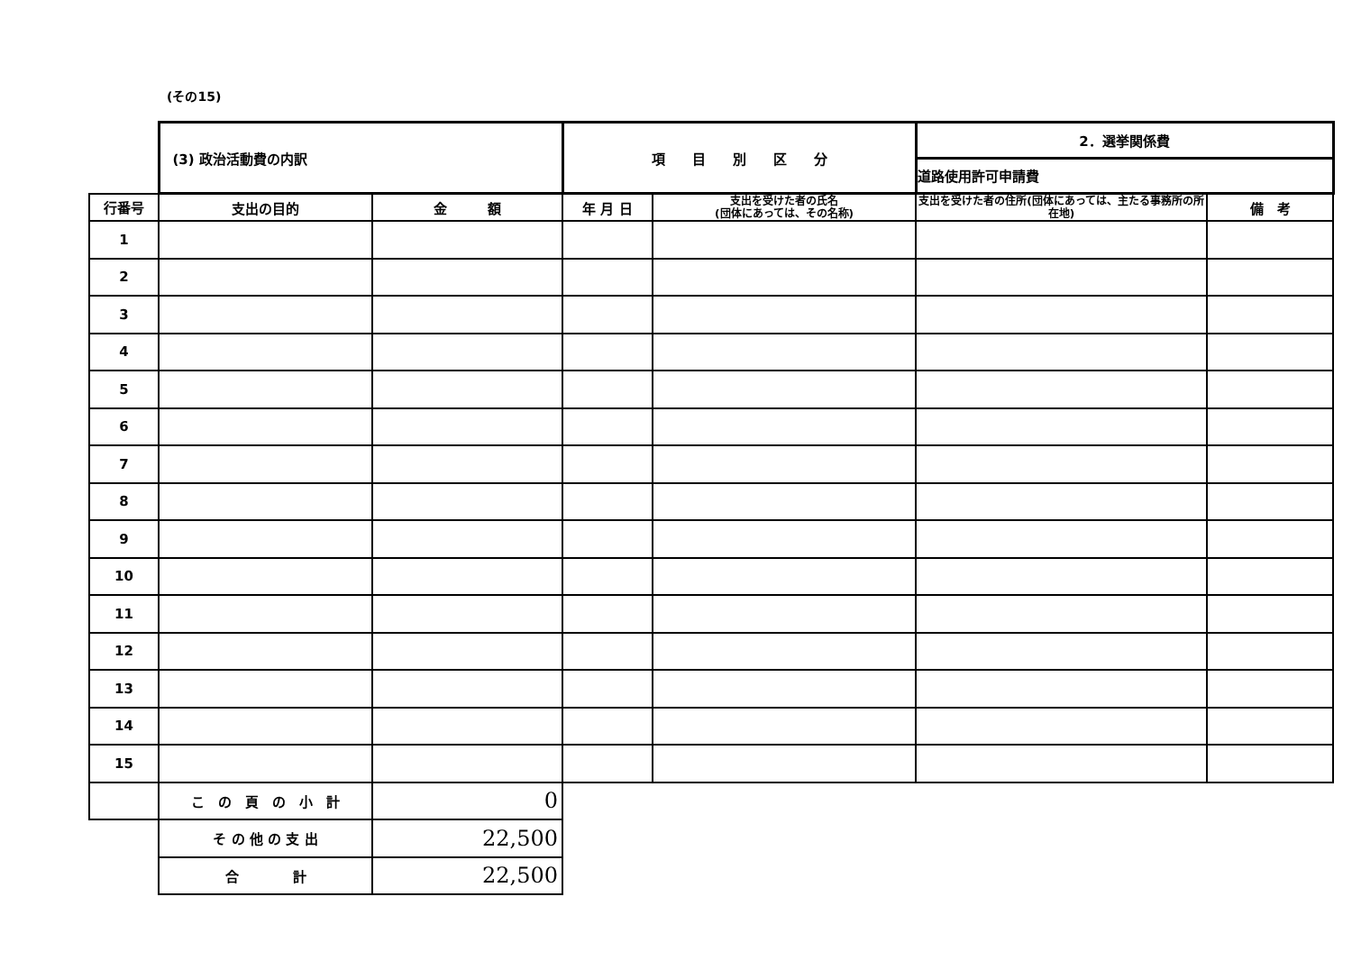(その15)
| | (3) 政治活動費の内訳 | | 項 目 別 区 分 | | 2．選挙関係費 | |
| | | | | | 道路使用許可申請費 | |
| 行番号 | 支出の目的 | 金 額 | 年 月 日 | 支出を受けた者の氏名 (団体にあっては、その名称) | 支出を受けた者の住所(団体にあっては、主たる事務所の所在地) | 備 考 |
| 1 | | | | | | |
| 2 | | | | | | |
| 3 | | | | | | |
| 4 | | | | | | |
| 5 | | | | | | |
| 6 | | | | | | |
| 7 | | | | | | |
| 8 | | | | | | |
| 9 | | | | | | |
| 10 | | | | | | |
| 11 | | | | | | |
| 12 | | | | | | |
| 13 | | | | | | |
| 14 | | | | | | |
| 15 | | | | | | |
| | こ の 頁 の 小 計 | 0 | | | | |
| | そ の 他 の 支 出 | 22,500 | | | | |
| | 合 計 | 22,500 | | | | |